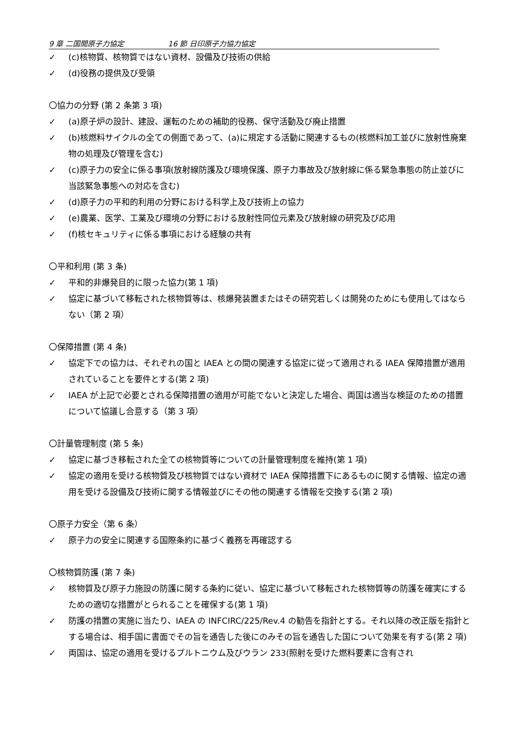9 章 二国間原子力協定 16 節 日印原子力協力協定
✓ (c)核物質、核物質ではない資材、設備及び技術の供給
✓ (d)役務の提供及び受領
〇協力の分野 (第 2 条第 3 項)
✓ (a)原子炉の設計、建設、運転のための補助的役務、保守活動及び廃止措置
✓ (b)核燃料サイクルの全ての側面であって、(a)に規定する活動に関連するもの(核燃料加工並びに放射性廃棄物の処理及び管理を含む)
✓ (c)原子力の安全に係る事項(放射線防護及び環境保護、原子力事故及び放射線に係る緊急事態の防止並びに当該緊急事態への対応を含む)
✓ (d)原子力の平和的利用の分野における科学上及び技術上の協力
✓ (e)農業、医学、工業及び環境の分野における放射性同位元素及び放射線の研究及び応用
✓ (f)核セキュリティに係る事項における経験の共有
〇平和利用 (第 3 条)
✓ 平和的非爆発目的に限った協力(第 1 項)
✓ 協定に基づいて移転された核物質等は、核爆発装置またはその研究若しくは開発のためにも使用してはならない（第 2 項）
〇保障措置 (第 4 条)
✓ 協定下での協力は、それぞれの国と IAEA との間の関連する協定に従って適用される IAEA 保障措置が適用されていることを要件とする(第 2 項)
✓ IAEA が上記で必要とされる保障措置の適用が可能でないと決定した場合、両国は適当な検証のための措置について協議し合意する（第 3 項）
〇計量管理制度 (第 5 条)
✓ 協定に基づき移転された全ての核物質等についての計量管理制度を維持(第 1 項)
✓ 協定の適用を受ける核物質及び核物質ではない資材で IAEA 保障措置下にあるものに関する情報、協定の適用を受ける設備及び技術に関する情報並びにその他の関連する情報を交換する(第 2 項)
〇原子力安全（第 6 条）
✓ 原子力の安全に関連する国際条約に基づく義務を再確認する
〇核物質防護 (第 7 条)
✓ 核物質及び原子力施設の防護に関する条約に従い、協定に基づいて移転された核物質等の防護を確実にするための適切な措置がとられることを確保する(第 1 項)
✓ 防護の措置の実施に当たり、IAEA の INFCIRC/225/Rev.4 の勧告を指針とする。それ以降の改正版を指針とする場合は、相手国に書面でその旨を通告した後にのみその旨を通告した国について効果を有する(第 2 項)
✓ 両国は、協定の適用を受けるプルトニウム及びウラン 233(照射を受けた燃料要素に含有され